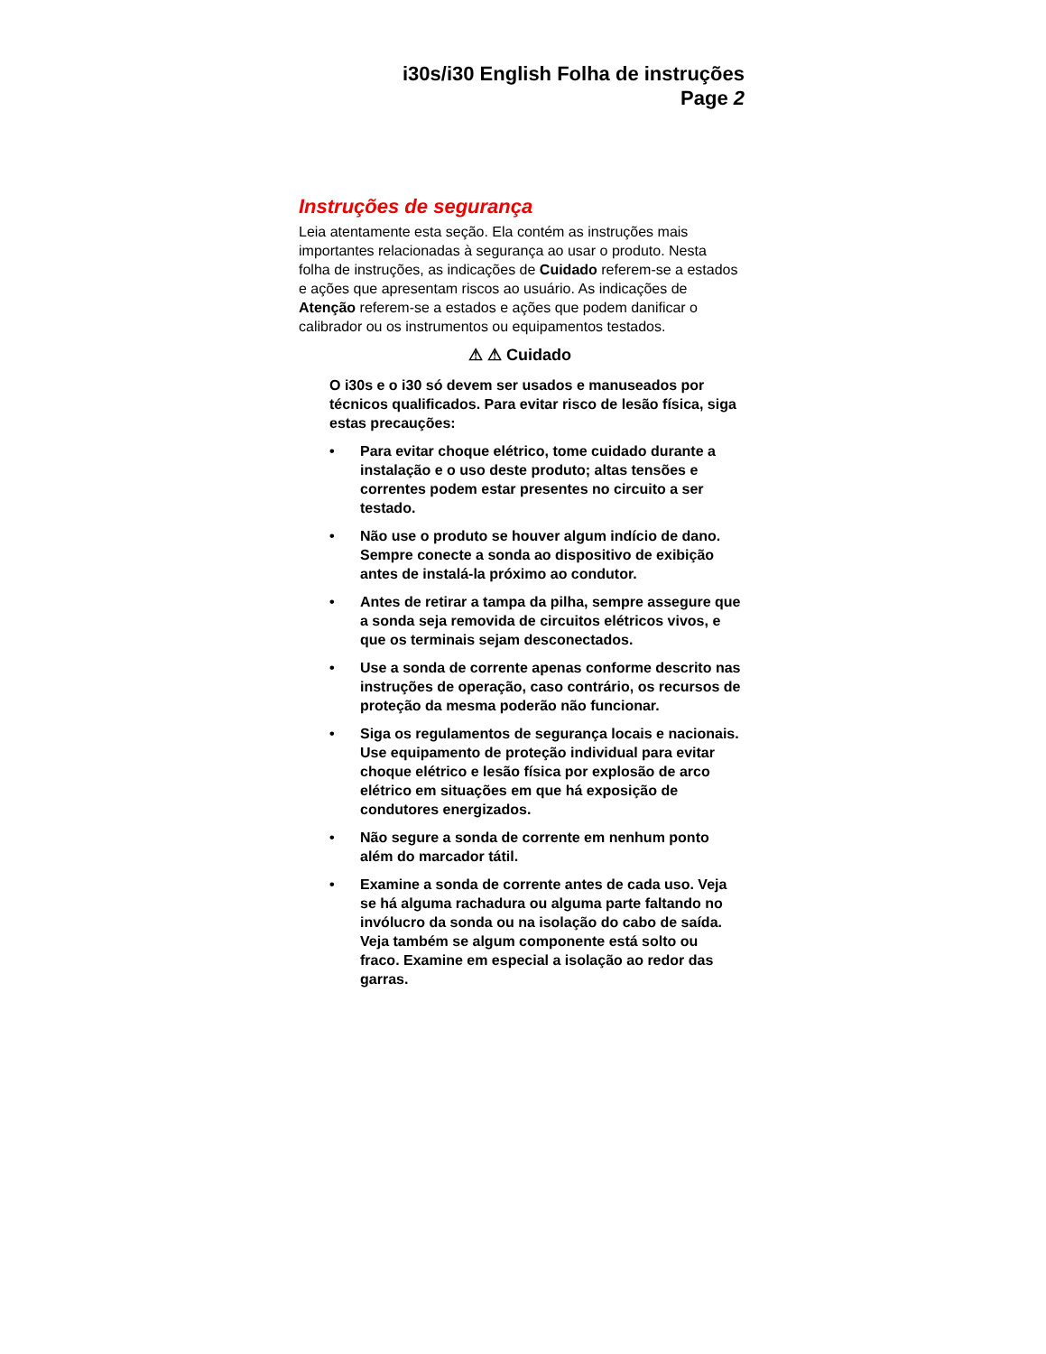i30s/i30 English Folha de instruções
Page 2
Instruções de segurança
Leia atentamente esta seção. Ela contém as instruções mais importantes relacionadas à segurança ao usar o produto. Nesta folha de instruções, as indicações de Cuidado referem-se a estados e ações que apresentam riscos ao usuário. As indicações de Atenção referem-se a estados e ações que podem danificar o calibrador ou os instrumentos ou equipamentos testados.
⚠ ⚠ Cuidado
O i30s e o i30 só devem ser usados e manuseados por técnicos qualificados. Para evitar risco de lesão física, siga estas precauções:
• Para evitar choque elétrico, tome cuidado durante a instalação e o uso deste produto; altas tensões e correntes podem estar presentes no circuito a ser testado.
• Não use o produto se houver algum indício de dano. Sempre conecte a sonda ao dispositivo de exibição antes de instalá-la próximo ao condutor.
• Antes de retirar a tampa da pilha, sempre assegure que a sonda seja removida de circuitos elétricos vivos, e que os terminais sejam desconectados.
• Use a sonda de corrente apenas conforme descrito nas instruções de operação, caso contrário, os recursos de proteção da mesma poderão não funcionar.
• Siga os regulamentos de segurança locais e nacionais. Use equipamento de proteção individual para evitar choque elétrico e lesão física por explosão de arco elétrico em situações em que há exposição de condutores energizados.
• Não segure a sonda de corrente em nenhum ponto além do marcador tátil.
• Examine a sonda de corrente antes de cada uso. Veja se há alguma rachadura ou alguma parte faltando no invólucro da sonda ou na isolação do cabo de saída. Veja também se algum componente está solto ou fraco. Examine em especial a isolação ao redor das garras.